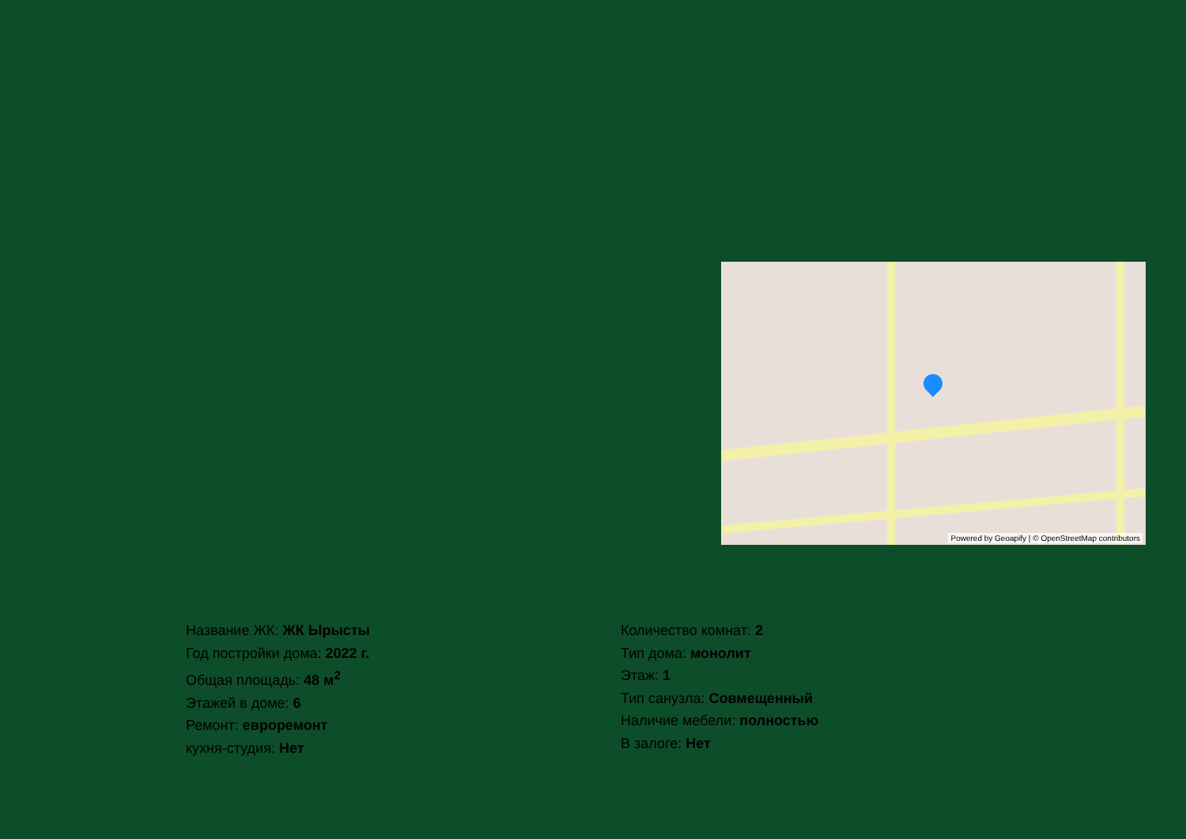Powered by Geoapify | © OpenStreetMap contributors
Название ЖК: ЖК Ырысты
Год постройки дома: 2022 г.
Общая площадь: 48 м<sup>2</sup>
Этажей в доме: 6
Ремонт: евроремонт
кухня-студия: Нет
Количество комнат: 2
Тип дома: монолит
Этаж: 1
Тип санузла: Совмещенный
Наличие мебели: полностью
В залоге: Нет